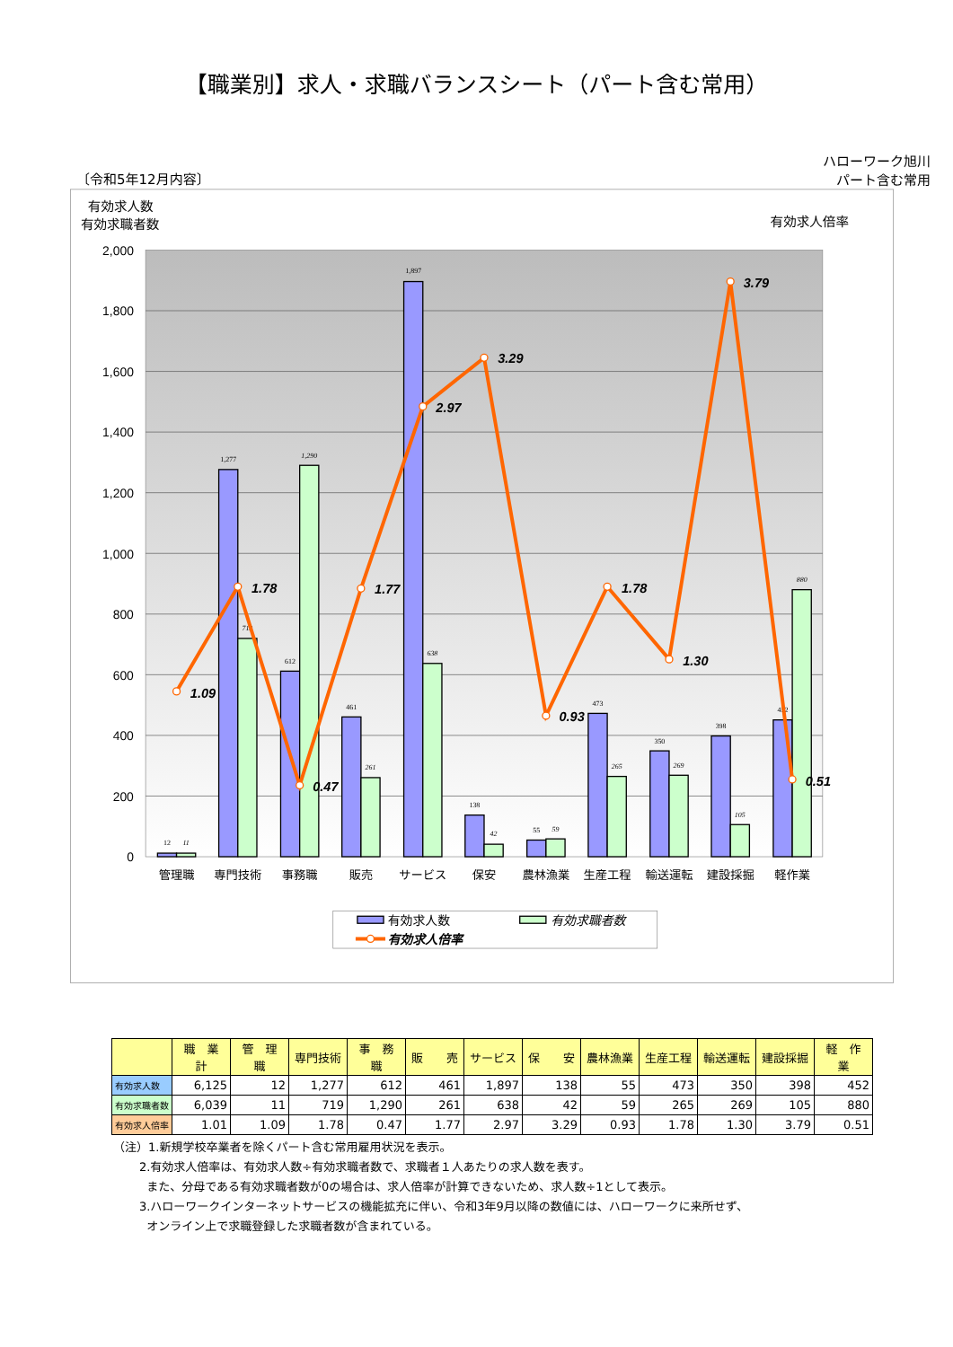【職業別】求人・求職バランスシート（パート含む常用）
〔令和5年12月内容〕
ハローワーク旭川
パート含む常用
有効求人数
有効求職者数
有効求人倍率
0
200
400
600
800
1,000
1,200
1,400
1,600
1,800
2,000
12
11
1,277
719
612
1,290
461
261
1,897
638
138
42
55
59
473
265
350
269
398
105
452
880
1.09
1.78
0.47
1.77
2.97
3.29
0.93
1.78
1.30
3.79
0.51
管理職
専門技術
事務職
販売
サービス
保安
農林漁業
生産工程
輸送運転
建設採掘
軽作業
有効求人数
有効求職者数
有効求人倍率
| | 職 業 計 | 管 理 職 | 専門技術 | 事 務 職 | 販 売 | サービス | 保 安 | 農林漁業 | 生産工程 | 輸送運転 | 建設採掘 | 軽 作 業 |
| --- | --- | --- | --- | --- | --- | --- | --- | --- | --- | --- | --- | --- |
| 有効求人数 | 6,125 | 12 | 1,277 | 612 | 461 | 1,897 | 138 | 55 | 473 | 350 | 398 | 452 |
| 有効求職者数 | 6,039 | 11 | 719 | 1,290 | 261 | 638 | 42 | 59 | 265 | 269 | 105 | 880 |
| 有効求人倍率 | 1.01 | 1.09 | 1.78 | 0.47 | 1.77 | 2.97 | 3.29 | 0.93 | 1.78 | 1.30 | 3.79 | 0.51 |
（注）1.新規学校卒業者を除くパート含む常用雇用状況を表示。
2.有効求人倍率は、有効求人数÷有効求職者数で、求職者１人あたりの求人数を表す。
また、分母である有効求職者数が0の場合は、求人倍率が計算できないため、求人数÷1として表示。
3.ハローワークインターネットサービスの機能拡充に伴い、令和3年9月以降の数値には、ハローワークに来所せず、
オンライン上で求職登録した求職者数が含まれている。